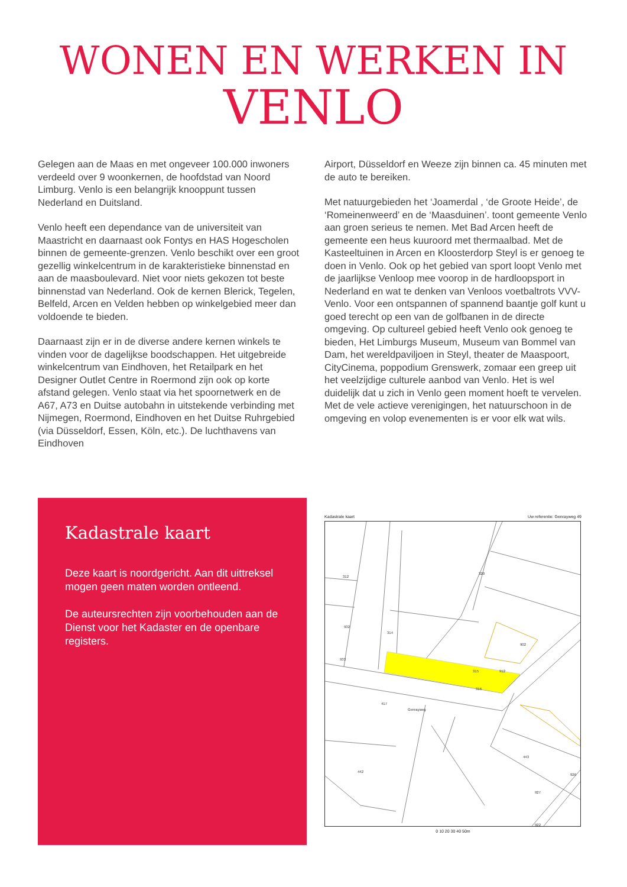WONEN EN WERKEN IN
VENLO
Gelegen aan de Maas en met ongeveer 100.000 inwoners verdeeld over 9 woonkernen, de hoofdstad van Noord Limburg. Venlo is een belangrijk knooppunt tussen Nederland en Duitsland.
Venlo heeft een dependance van de universiteit van Maastricht en daarnaast ook Fontys en HAS Hogescholen binnen de gemeente-grenzen. Venlo beschikt over een groot gezellig winkelcentrum in de karakteristieke binnenstad en aan de maasboulevard. Niet voor niets gekozen tot beste binnenstad van Nederland. Ook de kernen Blerick, Tegelen, Belfeld, Arcen en Velden hebben op winkelgebied meer dan voldoende te bieden.
Daarnaast zijn er in de diverse andere kernen winkels te vinden voor de dagelijkse boodschappen. Het uitgebreide winkelcentrum van Eindhoven, het Retailpark en het Designer Outlet Centre in Roermond zijn ook op korte afstand gelegen. Venlo staat via het spoornetwerk en de A67, A73 en Duitse autobahn in uitstekende verbinding met Nijmegen, Roermond, Eindhoven en het Duitse Ruhrgebied (via Düsseldorf, Essen, Köln, etc.). De luchthavens van Eindhoven
Airport, Düsseldorf en Weeze zijn binnen ca. 45 minuten met de auto te bereiken.
Met natuurgebieden het ‘Joamerdal , ‘de Groote Heide’, de ‘Romeinenweerd’ en de ‘Maasduinen’. toont gemeente Venlo aan groen serieus te nemen. Met Bad Arcen heeft de gemeente een heus kuuroord met thermaalbad. Met de Kasteeltuinen in Arcen en Kloosterdorp Steyl is er genoeg te doen in Venlo. Ook op het gebied van sport loopt Venlo met de jaarlijkse Venloop mee voorop in de hardloopsport in Nederland en wat te denken van Venloos voetbaltrots VVV-Venlo. Voor een ontspannen of spannend baantje golf kunt u goed terecht op een van de golfbanen in de directe omgeving. Op cultureel gebied heeft Venlo ook genoeg te bieden, Het Limburgs Museum, Museum van Bommel van Dam, het wereldpaviljoen in Steyl, theater de Maaspoort, CityCinema, poppodium Grenswerk, zomaar een greep uit het veelzijdige culturele aanbod van Venlo. Het is wel duidelijk dat u zich in Venlo geen moment hoeft te vervelen. Met de vele actieve verenigingen, het natuurschoon in de omgeving en volop evenementen is er voor elk wat wils.
Kadastrale kaart
Deze kaart is noordgericht. Aan dit uittreksel mogen geen maten worden ontleend.
De auteursrechten zijn voorbehouden aan de Dienst voor het Kadaster en de openbare registers.
Kadastrale kaart Uw referentie: Genrayweg 49
312
932
933
314
316
320
902
912
315
417
Genrayweg
442
443
927
922
926
0 10 20 30 40 50m